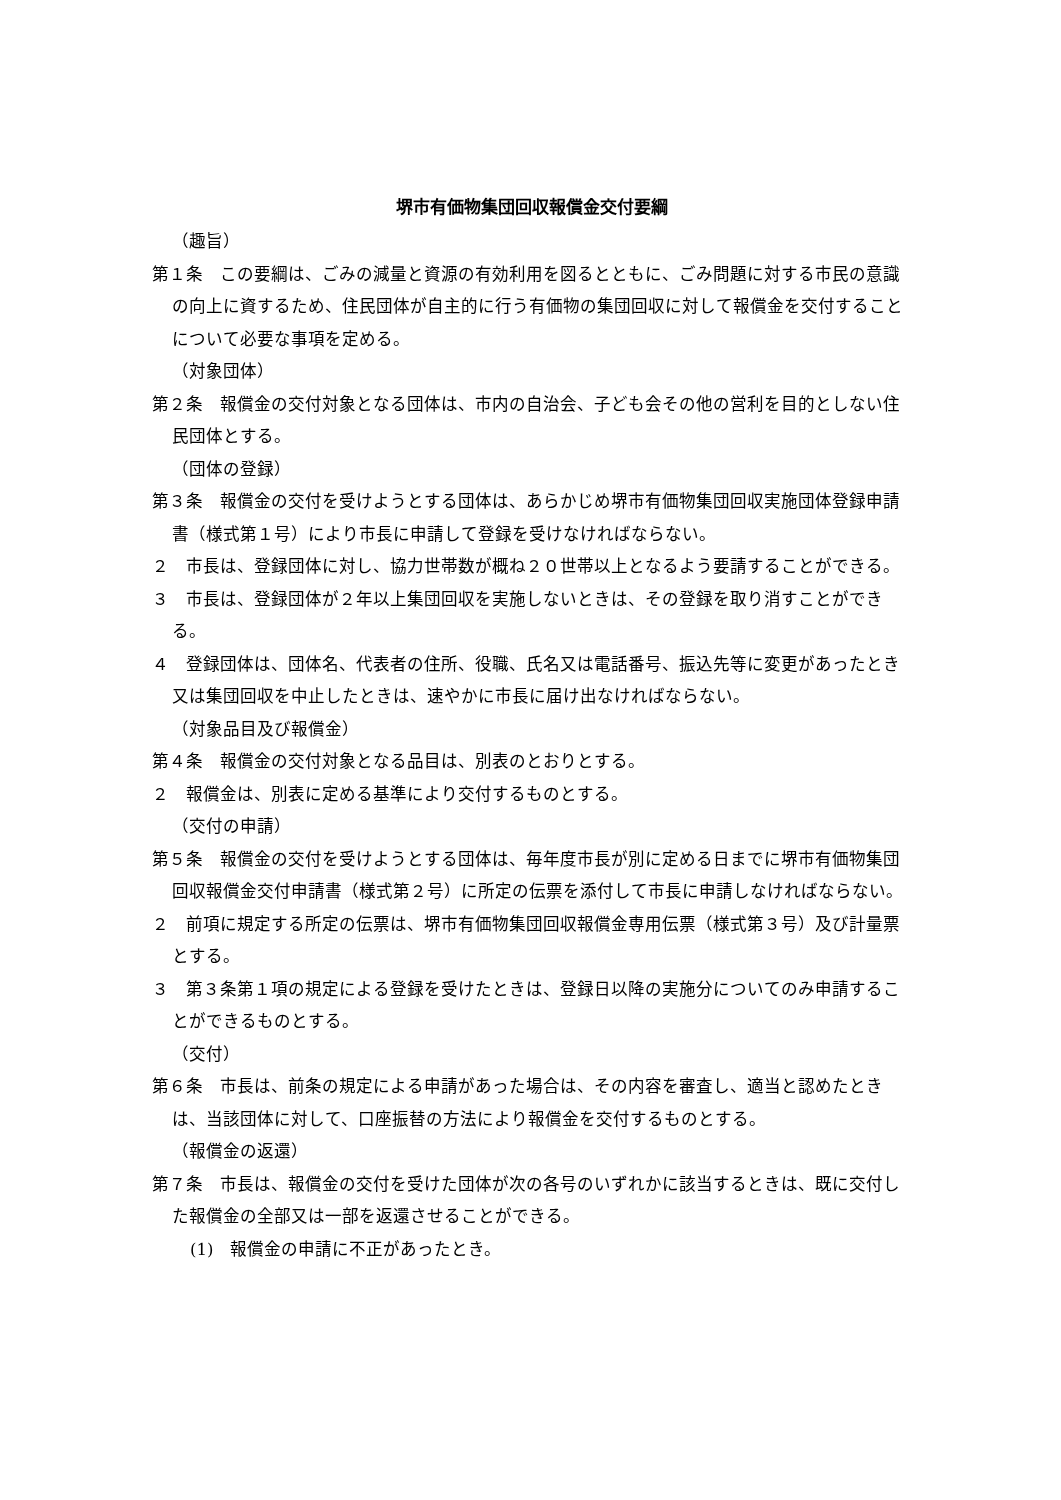堺市有価物集団回収報償金交付要綱
（趣旨）
第１条　この要綱は、ごみの減量と資源の有効利用を図るとともに、ごみ問題に対する市民の意識の向上に資するため、住民団体が自主的に行う有価物の集団回収に対して報償金を交付することについて必要な事項を定める。
（対象団体）
第２条　報償金の交付対象となる団体は、市内の自治会、子ども会その他の営利を目的としない住民団体とする。
（団体の登録）
第３条　報償金の交付を受けようとする団体は、あらかじめ堺市有価物集団回収実施団体登録申請書（様式第１号）により市長に申請して登録を受けなければならない。
２　市長は、登録団体に対し、協力世帯数が概ね２０世帯以上となるよう要請することができる。
３　市長は、登録団体が２年以上集団回収を実施しないときは、その登録を取り消すことができる。
４　登録団体は、団体名、代表者の住所、役職、氏名又は電話番号、振込先等に変更があったとき又は集団回収を中止したときは、速やかに市長に届け出なければならない。
（対象品目及び報償金）
第４条　報償金の交付対象となる品目は、別表のとおりとする。
２　報償金は、別表に定める基準により交付するものとする。
（交付の申請）
第５条　報償金の交付を受けようとする団体は、毎年度市長が別に定める日までに堺市有価物集団回収報償金交付申請書（様式第２号）に所定の伝票を添付して市長に申請しなければならない。
２　前項に規定する所定の伝票は、堺市有価物集団回収報償金専用伝票（様式第３号）及び計量票とする。
３　第３条第１項の規定による登録を受けたときは、登録日以降の実施分についてのみ申請することができるものとする。
（交付）
第６条　市長は、前条の規定による申請があった場合は、その内容を審査し、適当と認めたときは、当該団体に対して、口座振替の方法により報償金を交付するものとする。
（報償金の返還）
第７条　市長は、報償金の交付を受けた団体が次の各号のいずれかに該当するときは、既に交付した報償金の全部又は一部を返還させることができる。
(1)　報償金の申請に不正があったとき。